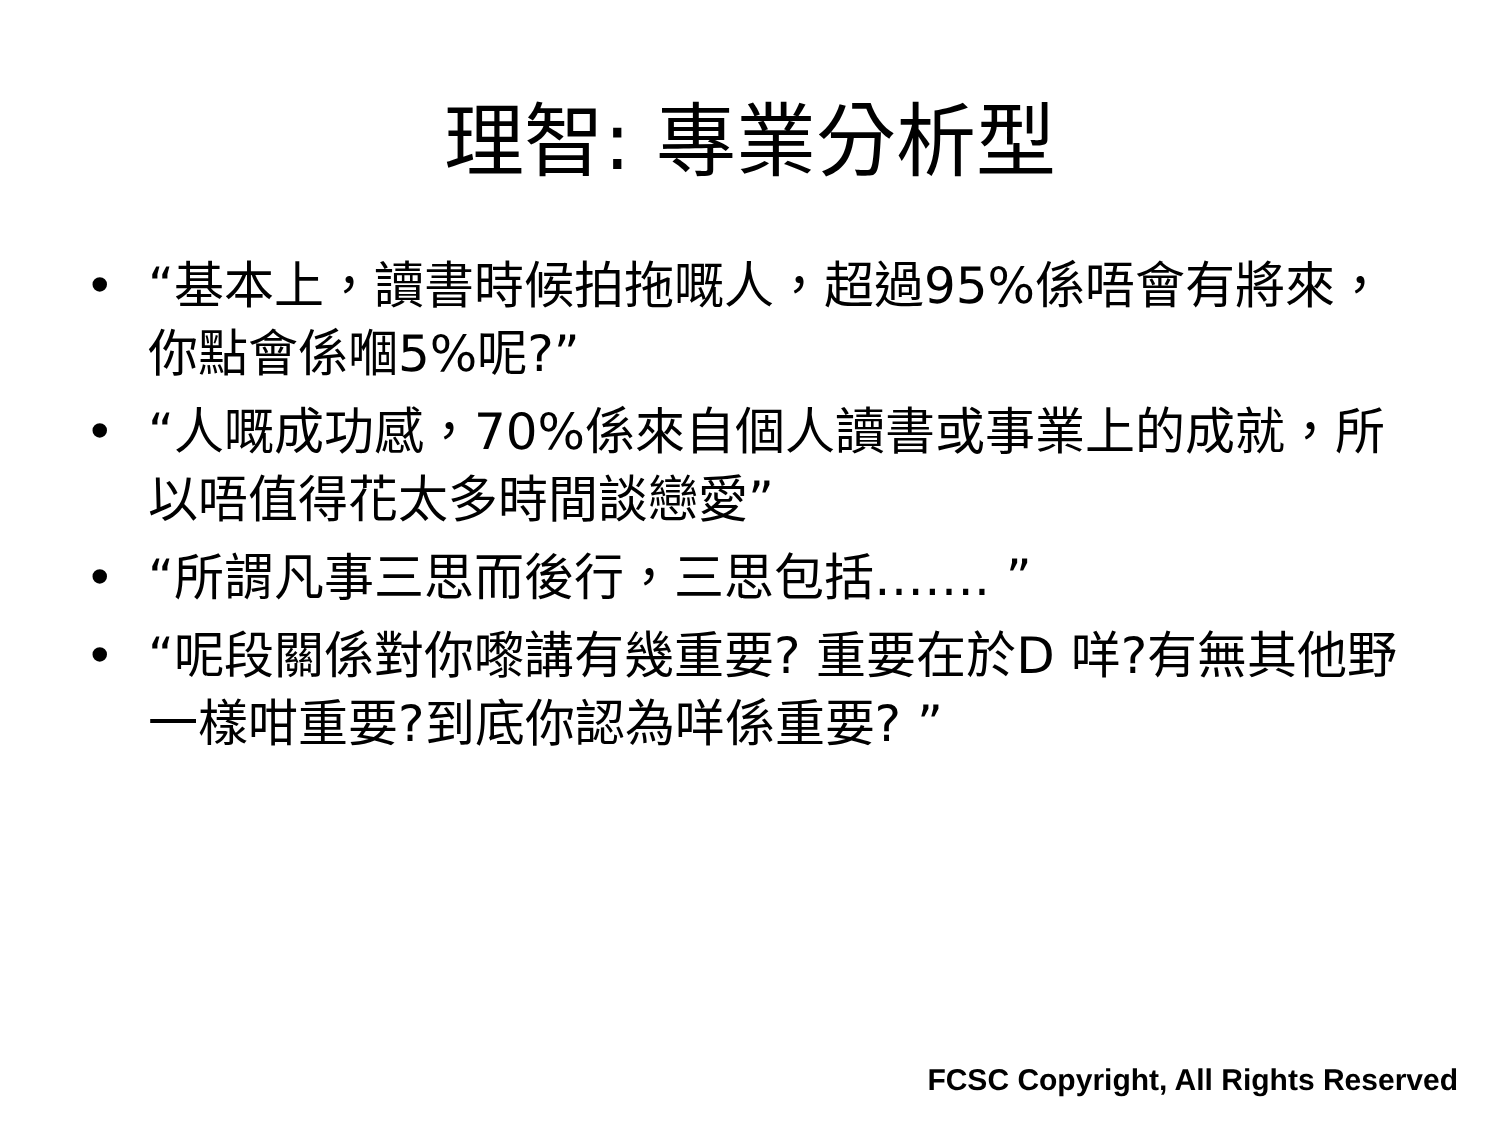理智: 專業分析型
• “基本上，讀書時候拍拖嘅人，超過95%係唔會有將來，你點會係嗰5%呢?”
• “人嘅成功感，70%係來自個人讀書或事業上的成就，所以唔值得花太多時間談戀愛”
• “所謂凡事三思而後行，三思包括……. ”
• “呢段關係對你嚟講有幾重要? 重要在於D 咩?有無其他野一樣咁重要?到底你認為咩係重要? ”
FCSC Copyright, All Rights Reserved